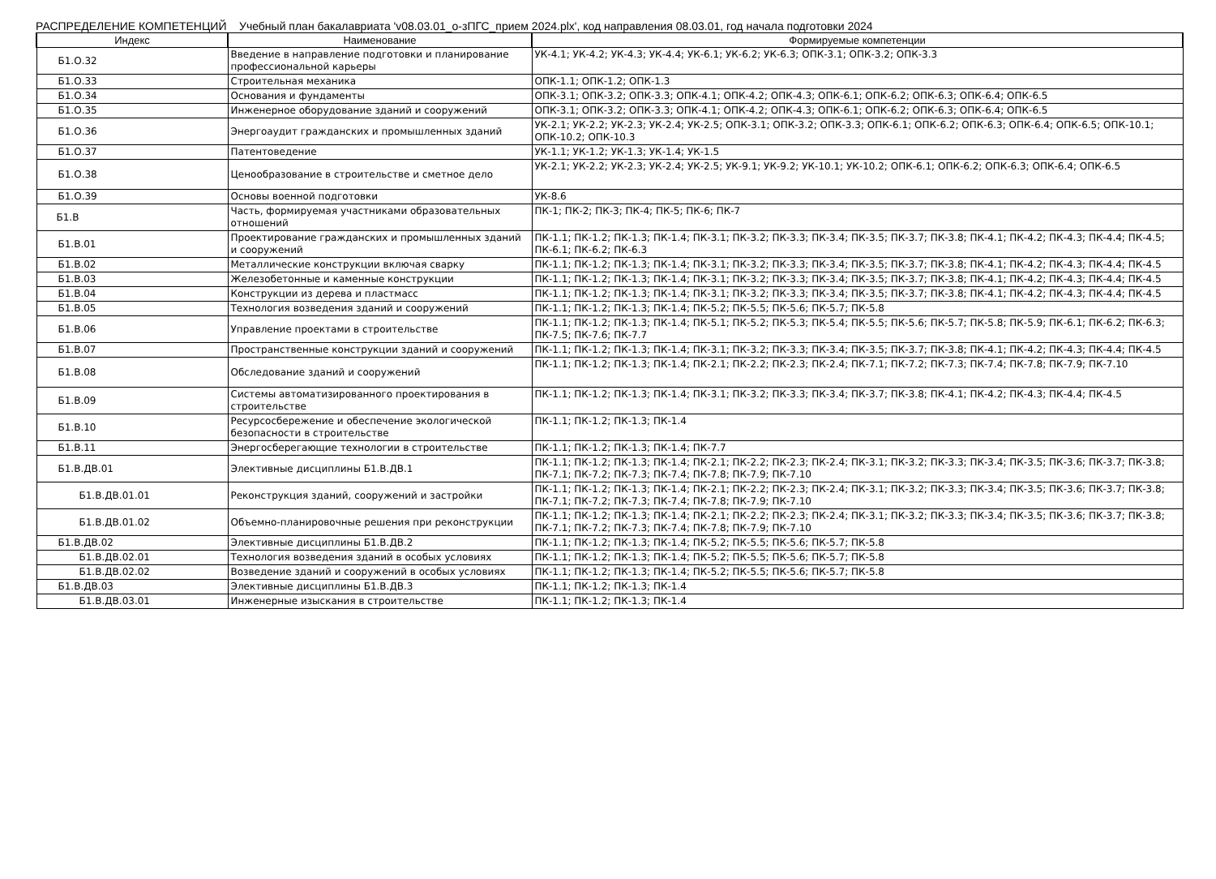РАСПРЕДЕЛЕНИЕ КОМПЕТЕНЦИЙ Учебный план бакалавриата 'v08.03.01_о-зПГС_прием 2024.plx', код направления 08.03.01, год начала подготовки 2024
| Индекс | Наименование | Формируемые компетенции |
| --- | --- | --- |
| Б1.О.32 | Введение в направление подготовки и планирование профессиональной карьеры | УК-4.1; УК-4.2; УК-4.3; УК-4.4; УК-6.1; УК-6.2; УК-6.3; ОПК-3.1; ОПК-3.2; ОПК-3.3 |
| Б1.О.33 | Строительная механика | ОПК-1.1; ОПК-1.2; ОПК-1.3 |
| Б1.О.34 | Основания и фундаменты | ОПК-3.1; ОПК-3.2; ОПК-3.3; ОПК-4.1; ОПК-4.2; ОПК-4.3; ОПК-6.1; ОПК-6.2; ОПК-6.3; ОПК-6.4; ОПК-6.5 |
| Б1.О.35 | Инженерное оборудование зданий и сооружений | ОПК-3.1; ОПК-3.2; ОПК-3.3; ОПК-4.1; ОПК-4.2; ОПК-4.3; ОПК-6.1; ОПК-6.2; ОПК-6.3; ОПК-6.4; ОПК-6.5 |
| Б1.О.36 | Энергоаудит гражданских и промышленных зданий | УК-2.1; УК-2.2; УК-2.3; УК-2.4; УК-2.5; ОПК-3.1; ОПК-3.2; ОПК-3.3; ОПК-6.1; ОПК-6.2; ОПК-6.3; ОПК-6.4; ОПК-6.5; ОПК-10.1; ОПК-10.2; ОПК-10.3 |
| Б1.О.37 | Патентоведение | УК-1.1; УК-1.2; УК-1.3; УК-1.4; УК-1.5 |
| Б1.О.38 | Ценообразование в строительстве и сметное дело | УК-2.1; УК-2.2; УК-2.3; УК-2.4; УК-2.5; УК-9.1; УК-9.2; УК-10.1; УК-10.2; ОПК-6.1; ОПК-6.2; ОПК-6.3; ОПК-6.4; ОПК-6.5 |
| Б1.О.39 | Основы военной подготовки | УК-8.6 |
| Б1.В | Часть, формируемая участниками образовательных отношений | ПК-1; ПК-2; ПК-3; ПК-4; ПК-5; ПК-6; ПК-7 |
| Б1.В.01 | Проектирование гражданских и промышленных зданий и сооружений | ПК-1.1; ПК-1.2; ПК-1.3; ПК-1.4; ПК-3.1; ПК-3.2; ПК-3.3; ПК-3.4; ПК-3.5; ПК-3.7; ПК-3.8; ПК-4.1; ПК-4.2; ПК-4.3; ПК-4.4; ПК-4.5; ПК-6.1; ПК-6.2; ПК-6.3 |
| Б1.В.02 | Металлические конструкции включая сварку | ПК-1.1; ПК-1.2; ПК-1.3; ПК-1.4; ПК-3.1; ПК-3.2; ПК-3.3; ПК-3.4; ПК-3.5; ПК-3.7; ПК-3.8; ПК-4.1; ПК-4.2; ПК-4.3; ПК-4.4; ПК-4.5 |
| Б1.В.03 | Железобетонные и каменные конструкции | ПК-1.1; ПК-1.2; ПК-1.3; ПК-1.4; ПК-3.1; ПК-3.2; ПК-3.3; ПК-3.4; ПК-3.5; ПК-3.7; ПК-3.8; ПК-4.1; ПК-4.2; ПК-4.3; ПК-4.4; ПК-4.5 |
| Б1.В.04 | Конструкции из дерева и пластмасс | ПК-1.1; ПК-1.2; ПК-1.3; ПК-1.4; ПК-3.1; ПК-3.2; ПК-3.3; ПК-3.4; ПК-3.5; ПК-3.7; ПК-3.8; ПК-4.1; ПК-4.2; ПК-4.3; ПК-4.4; ПК-4.5 |
| Б1.В.05 | Технология возведения зданий и сооружений | ПК-1.1; ПК-1.2; ПК-1.3; ПК-1.4; ПК-5.2; ПК-5.5; ПК-5.6; ПК-5.7; ПК-5.8 |
| Б1.В.06 | Управление проектами в строительстве | ПК-1.1; ПК-1.2; ПК-1.3; ПК-1.4; ПК-5.1; ПК-5.2; ПК-5.3; ПК-5.4; ПК-5.5; ПК-5.6; ПК-5.7; ПК-5.8; ПК-5.9; ПК-6.1; ПК-6.2; ПК-6.3; ПК-7.5; ПК-7.6; ПК-7.7 |
| Б1.В.07 | Пространственные конструкции зданий и сооружений | ПК-1.1; ПК-1.2; ПК-1.3; ПК-1.4; ПК-3.1; ПК-3.2; ПК-3.3; ПК-3.4; ПК-3.5; ПК-3.7; ПК-3.8; ПК-4.1; ПК-4.2; ПК-4.3; ПК-4.4; ПК-4.5 |
| Б1.В.08 | Обследование зданий и сооружений | ПК-1.1; ПК-1.2; ПК-1.3; ПК-1.4; ПК-2.1; ПК-2.2; ПК-2.3; ПК-2.4; ПК-7.1; ПК-7.2; ПК-7.3; ПК-7.4; ПК-7.8; ПК-7.9; ПК-7.10 |
| Б1.В.09 | Системы автоматизированного проектирования в строительстве | ПК-1.1; ПК-1.2; ПК-1.3; ПК-1.4; ПК-3.1; ПК-3.2; ПК-3.3; ПК-3.4; ПК-3.7; ПК-3.8; ПК-4.1; ПК-4.2; ПК-4.3; ПК-4.4; ПК-4.5 |
| Б1.В.10 | Ресурсосбережение и обеспечение экологической безопасности в строительстве | ПК-1.1; ПК-1.2; ПК-1.3; ПК-1.4 |
| Б1.В.11 | Энергосберегающие технологии в строительстве | ПК-1.1; ПК-1.2; ПК-1.3; ПК-1.4; ПК-7.7 |
| Б1.В.ДВ.01 | Элективные дисциплины Б1.В.ДВ.1 | ПК-1.1; ПК-1.2; ПК-1.3; ПК-1.4; ПК-2.1; ПК-2.2; ПК-2.3; ПК-2.4; ПК-3.1; ПК-3.2; ПК-3.3; ПК-3.4; ПК-3.5; ПК-3.6; ПК-3.7; ПК-3.8; ПК-7.1; ПК-7.2; ПК-7.3; ПК-7.4; ПК-7.8; ПК-7.9; ПК-7.10 |
| Б1.В.ДВ.01.01 | Реконструкция зданий, сооружений и застройки | ПК-1.1; ПК-1.2; ПК-1.3; ПК-1.4; ПК-2.1; ПК-2.2; ПК-2.3; ПК-2.4; ПК-3.1; ПК-3.2; ПК-3.3; ПК-3.4; ПК-3.5; ПК-3.6; ПК-3.7; ПК-3.8; ПК-7.1; ПК-7.2; ПК-7.3; ПК-7.4; ПК-7.8; ПК-7.9; ПК-7.10 |
| Б1.В.ДВ.01.02 | Объемно-планировочные решения при реконструкции | ПК-1.1; ПК-1.2; ПК-1.3; ПК-1.4; ПК-2.1; ПК-2.2; ПК-2.3; ПК-2.4; ПК-3.1; ПК-3.2; ПК-3.3; ПК-3.4; ПК-3.5; ПК-3.6; ПК-3.7; ПК-3.8; ПК-7.1; ПК-7.2; ПК-7.3; ПК-7.4; ПК-7.8; ПК-7.9; ПК-7.10 |
| Б1.В.ДВ.02 | Элективные дисциплины Б1.В.ДВ.2 | ПК-1.1; ПК-1.2; ПК-1.3; ПК-1.4; ПК-5.2; ПК-5.5; ПК-5.6; ПК-5.7; ПК-5.8 |
| Б1.В.ДВ.02.01 | Технология возведения зданий в особых условиях | ПК-1.1; ПК-1.2; ПК-1.3; ПК-1.4; ПК-5.2; ПК-5.5; ПК-5.6; ПК-5.7; ПК-5.8 |
| Б1.В.ДВ.02.02 | Возведение зданий и сооружений в особых условиях | ПК-1.1; ПК-1.2; ПК-1.3; ПК-1.4; ПК-5.2; ПК-5.5; ПК-5.6; ПК-5.7; ПК-5.8 |
| Б1.В.ДВ.03 | Элективные дисциплины Б1.В.ДВ.3 | ПК-1.1; ПК-1.2; ПК-1.3; ПК-1.4 |
| Б1.В.ДВ.03.01 | Инженерные изыскания в строительстве | ПК-1.1; ПК-1.2; ПК-1.3; ПК-1.4 |